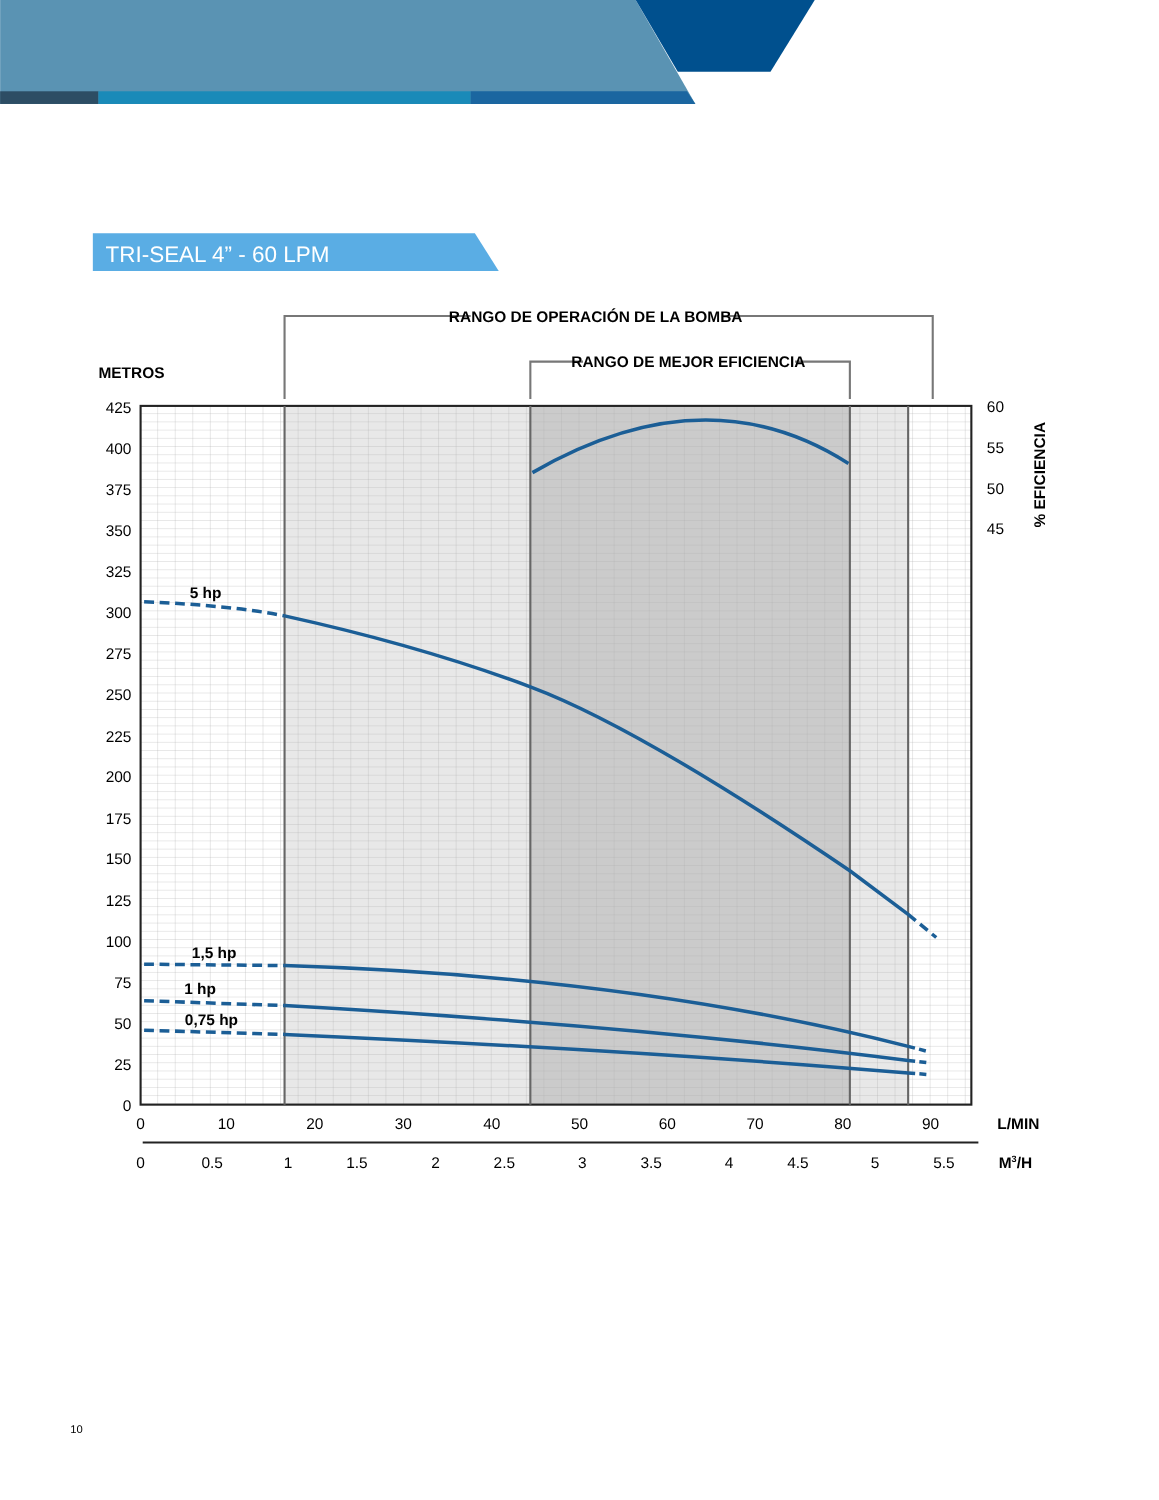TRI-SEAL 4” - 60 LPM
RANGO DE OPERACIÓN DE LA BOMBA
RANGO DE MEJOR EFICIENCIA
METROS
425
400
375
350
325
300
275
250
225
200
175
150
125
100
75
50
25
0
60
55
50
45
% EFICIENCIA
5 hp
1,5 hp
1 hp
0,75 hp
0
10
20
30
40
50
60
70
80
90
L/MIN
0
0.5
1
1.5
2
2.5
3
3.5
4
4.5
5
5.5
M3/H
10